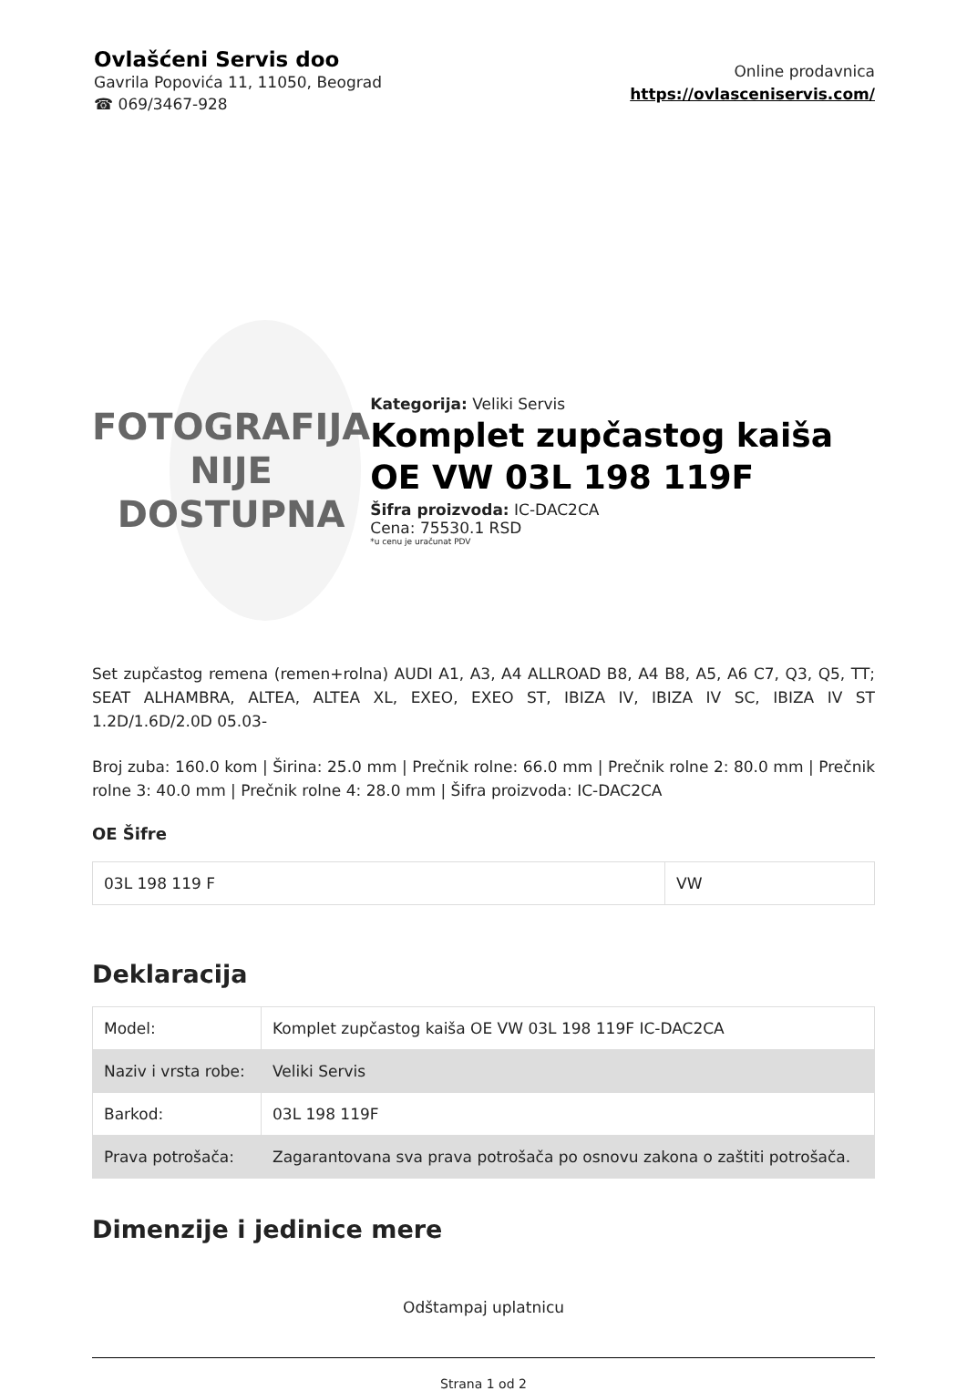Ovlašćeni Servis doo
Gavrila Popovića 11, 11050, Beograd
☎ 069/3467-928
Online prodavnica
https://ovlasceniservis.com/
FOTOGRAFIJA
NIJE DOSTUPNA
Kategorija: Veliki Servis
Komplet zupčastog kaiša OE VW 03L 198 119F
Šifra proizvoda: IC-DAC2CA
Cena: 75530.1 RSD
*u cenu je uračunat PDV
Set zupčastog remena (remen+rolna) AUDI A1, A3, A4 ALLROAD B8, A4 B8, A5, A6 C7, Q3, Q5, TT; SEAT ALHAMBRA, ALTEA, ALTEA XL, EXEO, EXEO ST, IBIZA IV, IBIZA IV SC, IBIZA IV ST 1.2D/1.6D/2.0D 05.03-
Broj zuba: 160.0 kom | Širina: 25.0 mm | Prečnik rolne: 66.0 mm | Prečnik rolne 2: 80.0 mm | Prečnik rolne 3: 40.0 mm | Prečnik rolne 4: 28.0 mm | Šifra proizvoda: IC-DAC2CA
OE Šifre
| 03L 198 119 F | VW |
Deklaracija
| Model: | Komplet zupčastog kaiša OE VW 03L 198 119F IC-DAC2CA |
| Naziv i vrsta robe: | Veliki Servis |
| Barkod: | 03L 198 119F |
| Prava potrošača: | Zagarantovana sva prava potrošača po osnovu zakona o zaštiti potrošača. |
Dimenzije i jedinice mere
Odštampaj uplatnicu
Strana 1 od 2